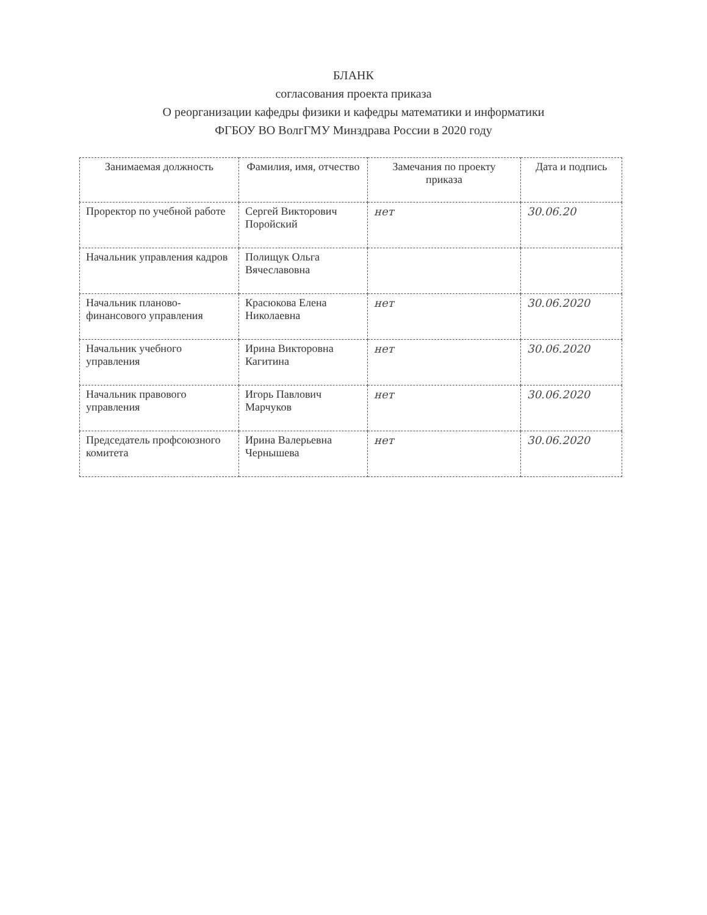БЛАНК
согласования проекта приказа
О реорганизации кафедры физики и кафедры математики и информатики
ФГБОУ ВО ВолгГМУ Минздрава России в 2020 году
| Занимаемая должность | Фамилия, имя, отчество | Замечания по проекту приказа | Дата и подпись |
| --- | --- | --- | --- |
| Проректор по учебной работе | Сергей Викторович Поройский | нет | 30.06.20 |
| Начальник управления кадров | Полищук Ольга Вячеславовна | | |
| Начальник планово-финансового управления | Красюкова Елена Николаевна | нет | 30.06.2020 |
| Начальник учебного управления | Ирина Викторовна Кагитина | нет | 30.06.2020 |
| Начальник правового управления | Игорь Павлович Марчуков | нет | 30.06.2020 |
| Председатель профсоюзного комитета | Ирина Валерьевна Чернышева | нет | 30.06.2020 |